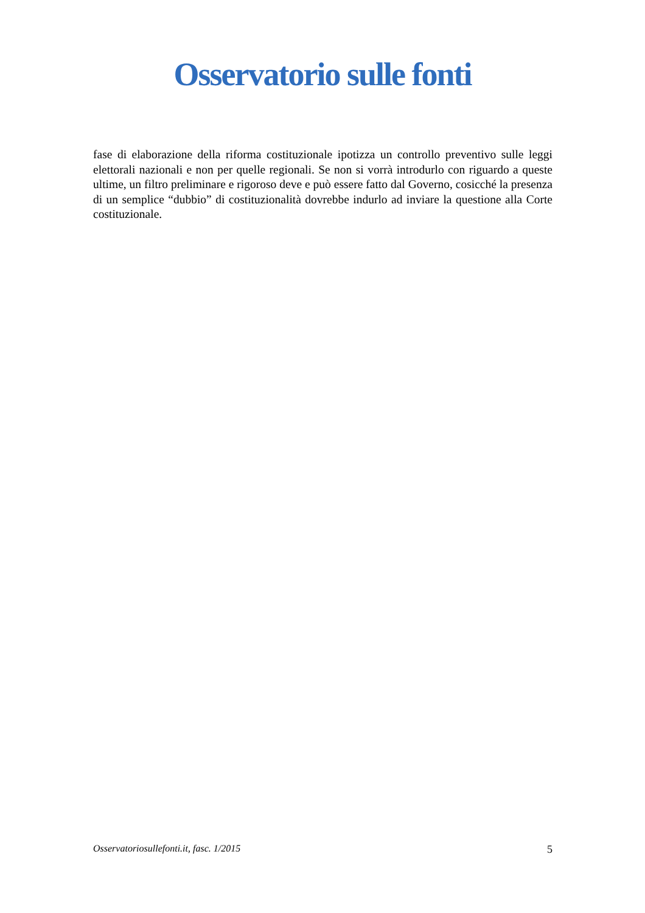Osservatorio sulle fonti
fase di elaborazione della riforma costituzionale ipotizza un controllo preventivo sulle leggi elettorali nazionali e non per quelle regionali. Se non si vorrà introdurlo con riguardo a queste ultime, un filtro preliminare e rigoroso deve e può essere fatto dal Governo, cosicché la presenza di un semplice “dubbio” di costituzionalità dovrebbe indurlo ad inviare la questione alla Corte costituzionale.
Osservatoriosullefonti.it, fasc. 1/2015 5